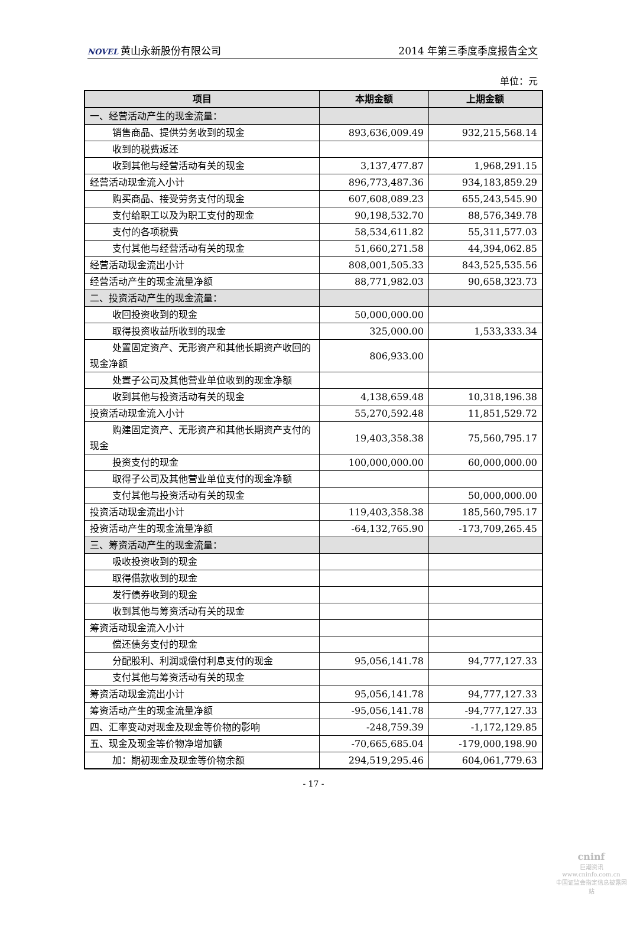NOVEL 黄山永新股份有限公司 2014 年第三季度季度报告全文
单位：元
| 项目 | 本期金额 | 上期金额 |
| --- | --- | --- |
| 一、经营活动产生的现金流量： | | |
| 销售商品、提供劳务收到的现金 | 893,636,009.49 | 932,215,568.14 |
| 收到的税费返还 | | |
| 收到其他与经营活动有关的现金 | 3,137,477.87 | 1,968,291.15 |
| 经营活动现金流入小计 | 896,773,487.36 | 934,183,859.29 |
| 购买商品、接受劳务支付的现金 | 607,608,089.23 | 655,243,545.90 |
| 支付给职工以及为职工支付的现金 | 90,198,532.70 | 88,576,349.78 |
| 支付的各项税费 | 58,534,611.82 | 55,311,577.03 |
| 支付其他与经营活动有关的现金 | 51,660,271.58 | 44,394,062.85 |
| 经营活动现金流出小计 | 808,001,505.33 | 843,525,535.56 |
| 经营活动产生的现金流量净额 | 88,771,982.03 | 90,658,323.73 |
| 二、投资活动产生的现金流量： | | |
| 收回投资收到的现金 | 50,000,000.00 | |
| 取得投资收益所收到的现金 | 325,000.00 | 1,533,333.34 |
| 处置固定资产、无形资产和其他长期资产收回的现金净额 | 806,933.00 | |
| 处置子公司及其他营业单位收到的现金净额 | | |
| 收到其他与投资活动有关的现金 | 4,138,659.48 | 10,318,196.38 |
| 投资活动现金流入小计 | 55,270,592.48 | 11,851,529.72 |
| 购建固定资产、无形资产和其他长期资产支付的现金 | 19,403,358.38 | 75,560,795.17 |
| 投资支付的现金 | 100,000,000.00 | 60,000,000.00 |
| 取得子公司及其他营业单位支付的现金净额 | | |
| 支付其他与投资活动有关的现金 | | 50,000,000.00 |
| 投资活动现金流出小计 | 119,403,358.38 | 185,560,795.17 |
| 投资活动产生的现金流量净额 | -64,132,765.90 | -173,709,265.45 |
| 三、筹资活动产生的现金流量： | | |
| 吸收投资收到的现金 | | |
| 取得借款收到的现金 | | |
| 发行债券收到的现金 | | |
| 收到其他与筹资活动有关的现金 | | |
| 筹资活动现金流入小计 | | |
| 偿还债务支付的现金 | | |
| 分配股利、利润或偿付利息支付的现金 | 95,056,141.78 | 94,777,127.33 |
| 支付其他与筹资活动有关的现金 | | |
| 筹资活动现金流出小计 | 95,056,141.78 | 94,777,127.33 |
| 筹资活动产生的现金流量净额 | -95,056,141.78 | -94,777,127.33 |
| 四、汇率变动对现金及现金等价物的影响 | -248,759.39 | -1,172,129.85 |
| 五、现金及现金等价物净增加额 | -70,665,685.04 | -179,000,198.90 |
| 加：期初现金及现金等价物余额 | 294,519,295.46 | 604,061,779.63 |
- 17 -
cninf
巨潮资讯
www.cninfo.com.cn
中国证监会指定信息披露网站